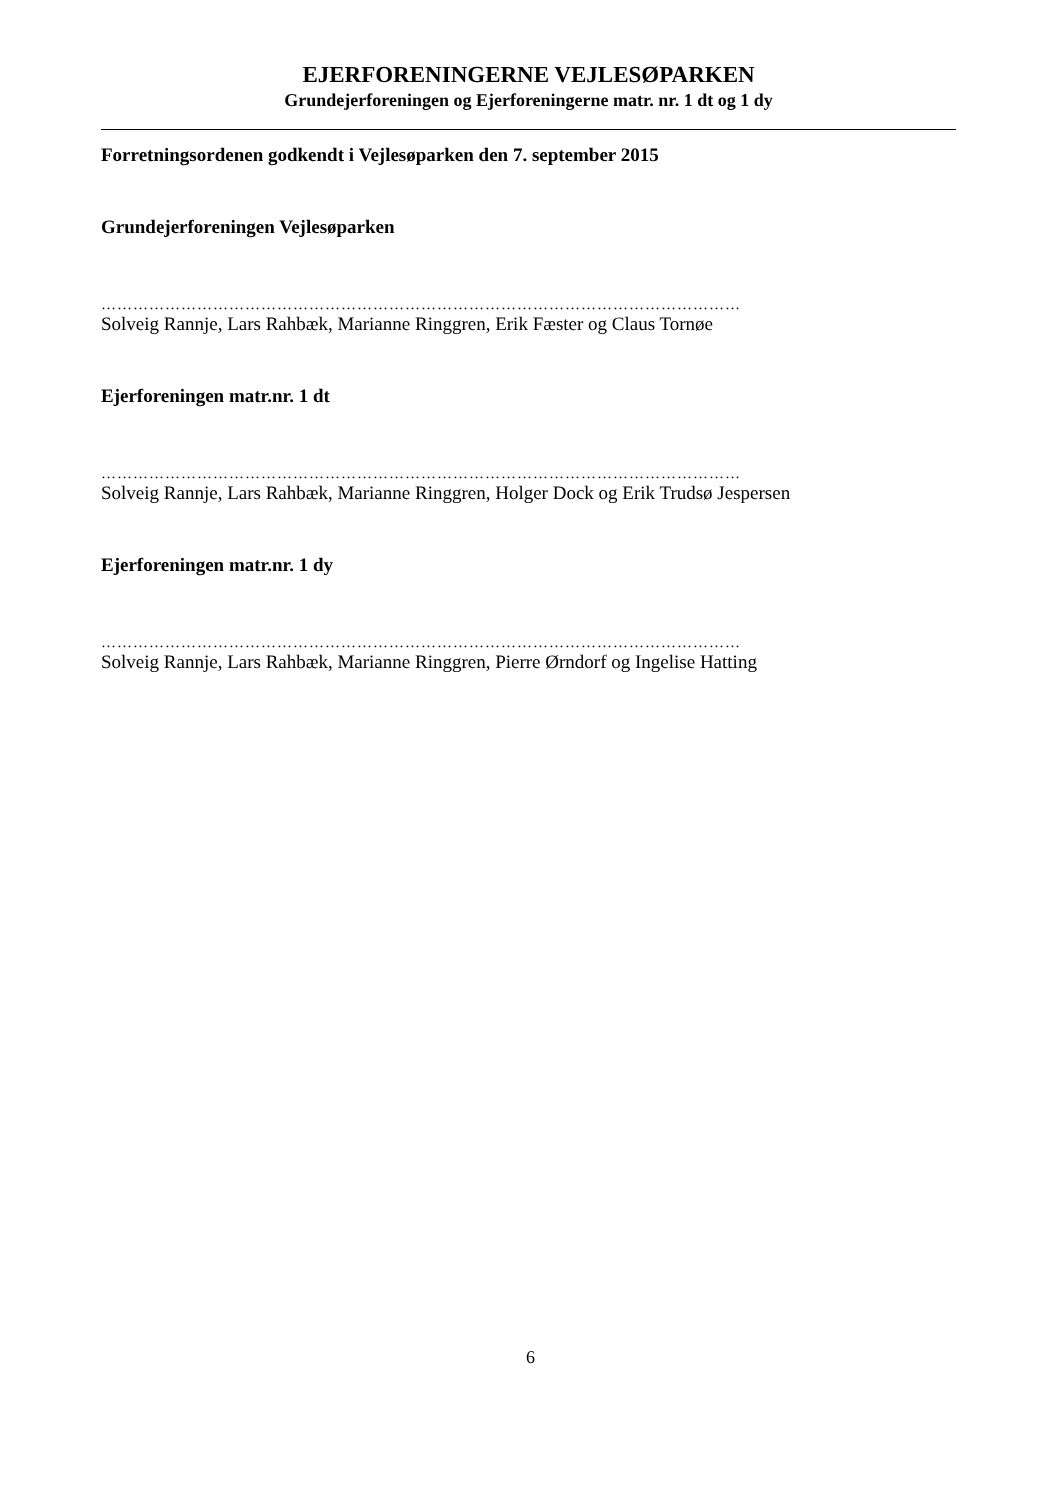EJERFORENINGERNE VEJLESØPARKEN
Grundejerforeningen og Ejerforeningerne matr. nr. 1 dt og 1 dy
Forretningsordenen godkendt i Vejlesøparken den 7. september 2015
Grundejerforeningen Vejlesøparken
…………………………………………………………………………………………………………
Solveig Rannje, Lars Rahbæk, Marianne Ringgren, Erik Fæster og Claus Tornøe
Ejerforeningen matr.nr. 1 dt
…………………………………………………………………………………………………………
Solveig Rannje, Lars Rahbæk, Marianne Ringgren, Holger Dock og Erik Trudsø Jespersen
Ejerforeningen matr.nr. 1 dy
…………………………………………………………………………………………………………
Solveig Rannje, Lars Rahbæk, Marianne Ringgren, Pierre Ørndorf og Ingelise Hatting
6